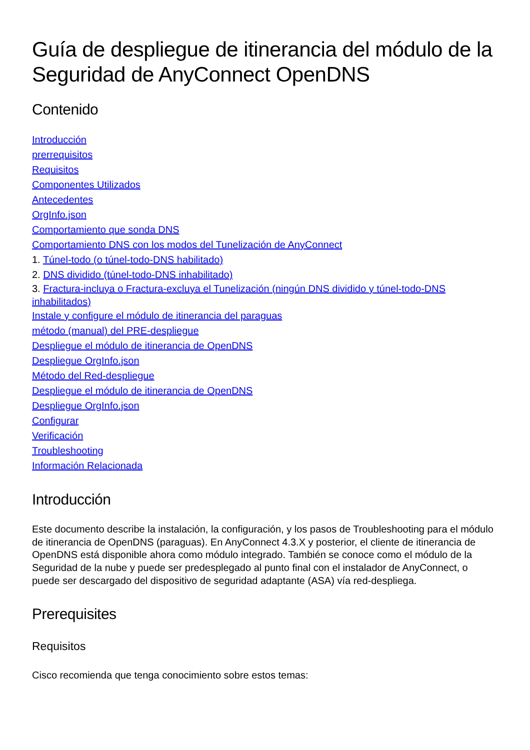Guía de despliegue de itinerancia del módulo de la Seguridad de AnyConnect OpenDNS
Contenido
Introducción
prerrequisitos
Requisitos
Componentes Utilizados
Antecedentes
OrgInfo.json
Comportamiento que sonda DNS
Comportamiento DNS con los modos del Tunelización de AnyConnect
1. Túnel-todo (o túnel-todo-DNS habilitado)
2. DNS dividido (túnel-todo-DNS inhabilitado)
3. Fractura-incluya o Fractura-excluya el Tunelización (ningún DNS dividido y túnel-todo-DNS inhabilitados)
Instale y configure el módulo de itinerancia del paraguas
método (manual) del PRE-despliegue
Despliegue el módulo de itinerancia de OpenDNS
Despliegue OrgInfo.json
Método del Red-despliegue
Despliegue el módulo de itinerancia de OpenDNS
Despliegue OrgInfo.json
Configurar
Verificación
Troubleshooting
Información Relacionada
Introducción
Este documento describe la instalación, la configuración, y los pasos de Troubleshooting para el módulo de itinerancia de OpenDNS (paraguas). En AnyConnect 4.3.X y posterior, el cliente de itinerancia de OpenDNS está disponible ahora como módulo integrado. También se conoce como el módulo de la Seguridad de la nube y puede ser predesplegado al punto final con el instalador de AnyConnect, o puede ser descargado del dispositivo de seguridad adaptante (ASA) vía red-despliega.
Prerequisites
Requisitos
Cisco recomienda que tenga conocimiento sobre estos temas: